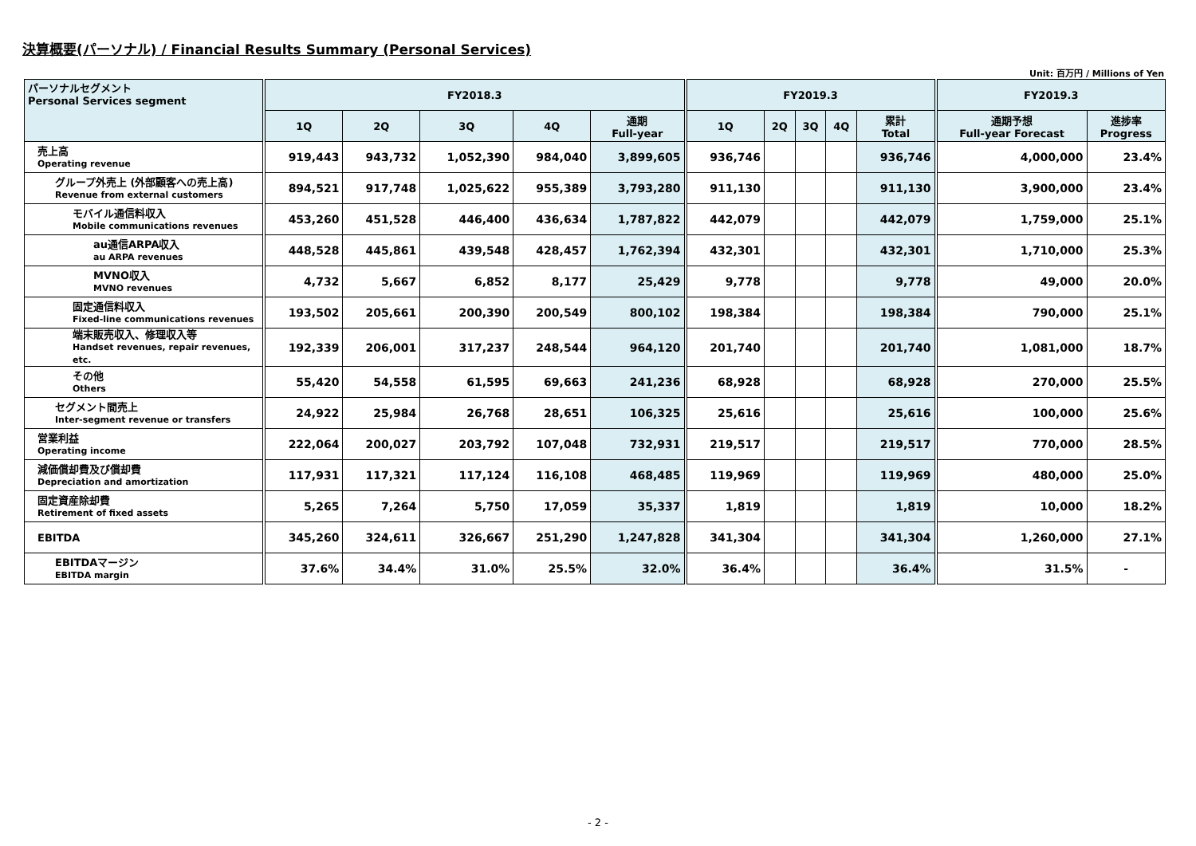決算概要(パーソナル) / Financial Results Summary (Personal Services)
Unit: 百万円 / Millions of Yen
| パーソナルセグメント Personal Services segment | FY2018.3 | | | | | FY2019.3 | | | | | FY2019.3 | |
| --- | --- | --- | --- | --- | --- | --- | --- | --- | --- | --- | --- | --- |
| | 1Q | 2Q | 3Q | 4Q | 通期 Full-year | 1Q | 2Q | 3Q | 4Q | 累計 Total | 通期予想 Full-year Forecast | 進捗率 Progress |
| 売上高 Operating revenue | 919,443 | 943,732 | 1,052,390 | 984,040 | 3,899,605 | 936,746 | | | | 936,746 | 4,000,000 | 23.4% |
| グループ外売上 (外部顧客への売上高) Revenue from external customers | 894,521 | 917,748 | 1,025,622 | 955,389 | 3,793,280 | 911,130 | | | | 911,130 | 3,900,000 | 23.4% |
| モバイル通信料収入 Mobile communications revenues | 453,260 | 451,528 | 446,400 | 436,634 | 1,787,822 | 442,079 | | | | 442,079 | 1,759,000 | 25.1% |
| au通信ARPA収入 au ARPA revenues | 448,528 | 445,861 | 439,548 | 428,457 | 1,762,394 | 432,301 | | | | 432,301 | 1,710,000 | 25.3% |
| MVNO収入 MVNO revenues | 4,732 | 5,667 | 6,852 | 8,177 | 25,429 | 9,778 | | | | 9,778 | 49,000 | 20.0% |
| 固定通信料収入 Fixed-line communications revenues | 193,502 | 205,661 | 200,390 | 200,549 | 800,102 | 198,384 | | | | 198,384 | 790,000 | 25.1% |
| 端末販売収入、修理収入等 Handset revenues, repair revenues, etc. | 192,339 | 206,001 | 317,237 | 248,544 | 964,120 | 201,740 | | | | 201,740 | 1,081,000 | 18.7% |
| その他 Others | 55,420 | 54,558 | 61,595 | 69,663 | 241,236 | 68,928 | | | | 68,928 | 270,000 | 25.5% |
| セグメント間売上 Inter-segment revenue or transfers | 24,922 | 25,984 | 26,768 | 28,651 | 106,325 | 25,616 | | | | 25,616 | 100,000 | 25.6% |
| 営業利益 Operating income | 222,064 | 200,027 | 203,792 | 107,048 | 732,931 | 219,517 | | | | 219,517 | 770,000 | 28.5% |
| 減価償却費及び償却費 Depreciation and amortization | 117,931 | 117,321 | 117,124 | 116,108 | 468,485 | 119,969 | | | | 119,969 | 480,000 | 25.0% |
| 固定資産除却費 Retirement of fixed assets | 5,265 | 7,264 | 5,750 | 17,059 | 35,337 | 1,819 | | | | 1,819 | 10,000 | 18.2% |
| EBITDA | 345,260 | 324,611 | 326,667 | 251,290 | 1,247,828 | 341,304 | | | | 341,304 | 1,260,000 | 27.1% |
| EBITDAマージン EBITDA margin | 37.6% | 34.4% | 31.0% | 25.5% | 32.0% | 36.4% | | | | 36.4% | 31.5% | - |
- 2 -